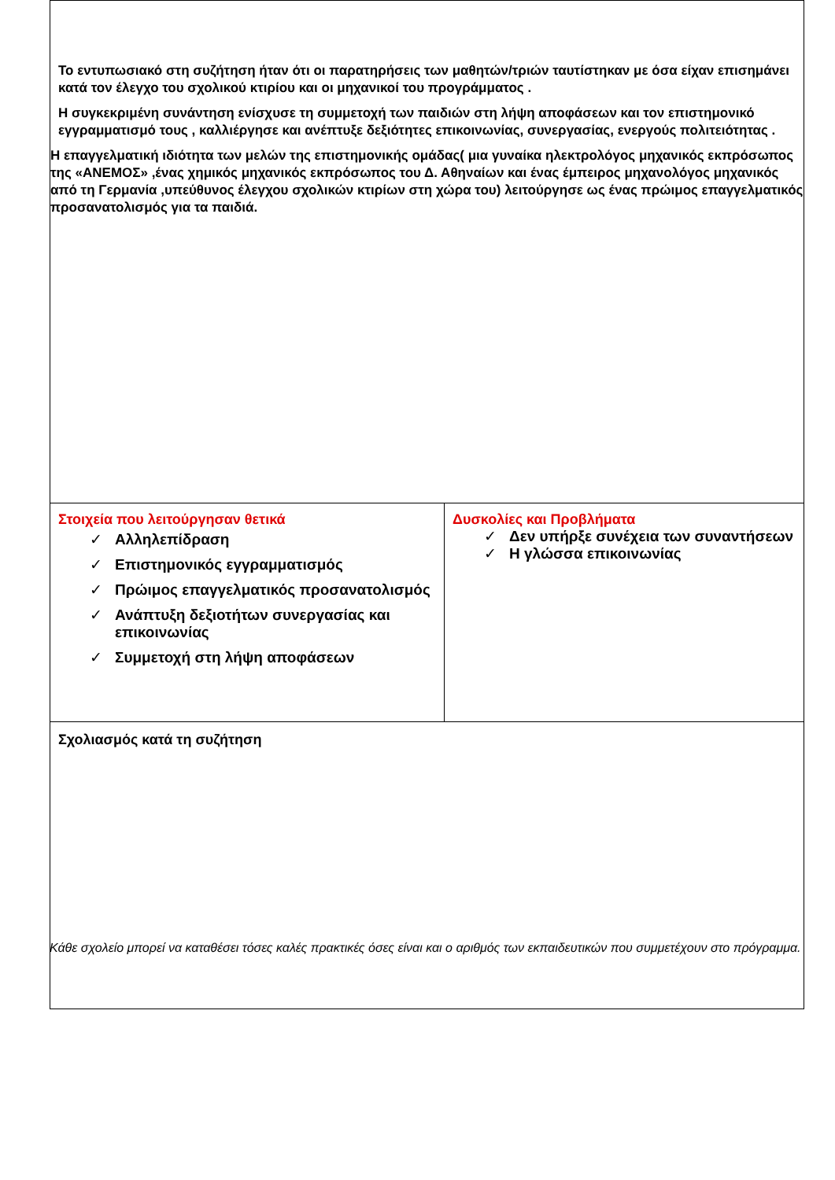| Το εντυπωσιακό στη συζήτηση ήταν ότι οι παρατηρήσεις των μαθητών/τριών ταυτίστηκαν με όσα είχαν επισημάνει κατά τον έλεγχο του σχολικού κτιρίου και οι μηχανικοί του προγράμματος . Η συγκεκριμένη συνάντηση ενίσχυσε τη συμμετοχή των παιδιών στη λήψη αποφάσεων και τον επιστημονικό εγγραμματισμό τους , καλλιέργησε και ανέπτυξε δεξιότητες επικοινωνίας, συνεργασίας, ενεργούς πολιτειότητας . Η επαγγελματική ιδιότητα των μελών της επιστημονικής ομάδας( μια γυναίκα ηλεκτρολόγος μηχανικός εκπρόσωπος της «ΑΝΕΜΟΣ» ,ένας χημικός μηχανικός εκπρόσωπος του Δ. Αθηναίων και ένας έμπειρος μηχανολόγος μηχανικός από τη Γερμανία ,υπεύθυνος έλεγχου σχολικών κτιρίων στη χώρα του) λειτούργησε ως ένας πρώιμος επαγγελματικός προσανατολισμός για τα παιδιά. | |
| Στοιχεία που λειτούργησαν θετικά ✓ Αλληλεπίδραση ✓ Επιστημονικός εγγραμματισμός ✓ Πρώιμος επαγγελματικός προσανατολισμός ✓ Ανάπτυξη δεξιοτήτων συνεργασίας και επικοινωνίας ✓ Συμμετοχή στη λήψη αποφάσεων | Δυσκολίες και Προβλήματα ✓ Δεν υπήρξε συνέχεια των συναντήσεων ✓ Η γλώσσα επικοινωνίας |
| Σχολιασμός κατά τη συζήτηση | |
Κάθε σχολείο μπορεί να καταθέσει τόσες καλές πρακτικές όσες είναι και ο αριθμός των εκπαιδευτικών που συμμετέχουν στο πρόγραμμα.